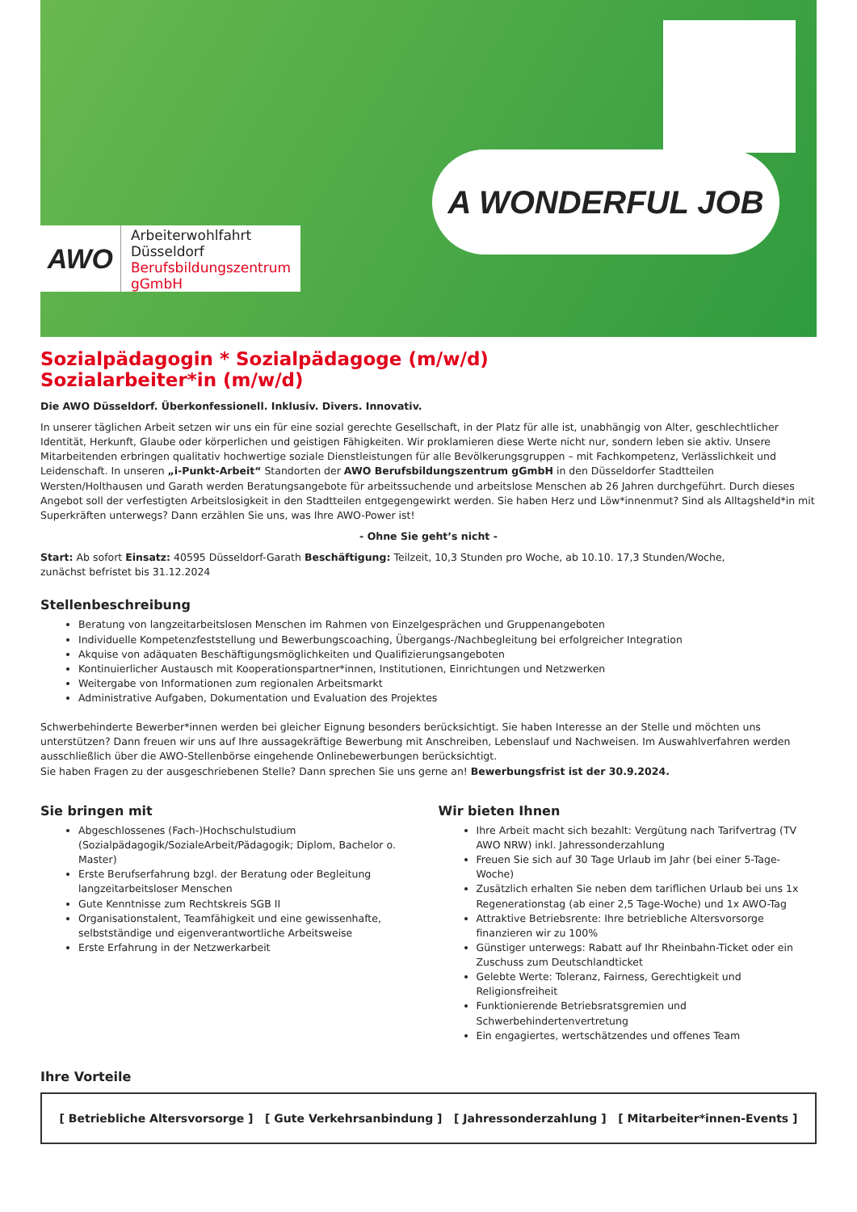AWO
Arbeiterwohlfahrt
Düsseldorf
Berufsbildungszentrum
gGmbH
A WONDERFUL JOB
Sozialpädagogin * Sozialpädagoge (m/w/d)
Sozialarbeiter*in (m/w/d)
Die AWO Düsseldorf. Überkonfessionell. Inklusiv. Divers. Innovativ.
In unserer täglichen Arbeit setzen wir uns ein für eine sozial gerechte Gesellschaft, in der Platz für alle ist, unabhängig von Alter, geschlechtlicher Identität, Herkunft, Glaube oder körperlichen und geistigen Fähigkeiten. Wir proklamieren diese Werte nicht nur, sondern leben sie aktiv. Unsere Mitarbeitenden erbringen qualitativ hochwertige soziale Dienstleistungen für alle Bevölkerungsgruppen – mit Fachkompetenz, Verlässlichkeit und Leidenschaft. In unseren „i-Punkt-Arbeit“ Standorten der AWO Berufsbildungszentrum gGmbH in den Düsseldorfer Stadtteilen Wersten/Holthausen und Garath werden Beratungsangebote für arbeitssuchende und arbeitslose Menschen ab 26 Jahren durchgeführt. Durch dieses Angebot soll der verfestigten Arbeitslosigkeit in den Stadtteilen entgegengewirkt werden. Sie haben Herz und Löw*innenmut? Sind als Alltagsheld*in mit Superkräften unterwegs? Dann erzählen Sie uns, was Ihre AWO-Power ist!
- Ohne Sie geht’s nicht -
Start: Ab sofort Einsatz: 40595 Düsseldorf-Garath Beschäftigung: Teilzeit, 10,3 Stunden pro Woche, ab 10.10. 17,3 Stunden/Woche,
zunächst befristet bis 31.12.2024
Stellenbeschreibung
Beratung von langzeitarbeitslosen Menschen im Rahmen von Einzelgesprächen und Gruppenangeboten
Individuelle Kompetenzfeststellung und Bewerbungscoaching, Übergangs-/Nachbegleitung bei erfolgreicher Integration
Akquise von adäquaten Beschäftigungsmöglichkeiten und Qualifizierungsangeboten
Kontinuierlicher Austausch mit Kooperationspartner*innen, Institutionen, Einrichtungen und Netzwerken
Weitergabe von Informationen zum regionalen Arbeitsmarkt
Administrative Aufgaben, Dokumentation und Evaluation des Projektes
Schwerbehinderte Bewerber*innen werden bei gleicher Eignung besonders berücksichtigt. Sie haben Interesse an der Stelle und möchten uns unterstützen? Dann freuen wir uns auf Ihre aussagekräftige Bewerbung mit Anschreiben, Lebenslauf und Nachweisen. Im Auswahlverfahren werden ausschließlich über die AWO-Stellenbörse eingehende Onlinebewerbungen berücksichtigt.
Sie haben Fragen zu der ausgeschriebenen Stelle? Dann sprechen Sie uns gerne an! Bewerbungsfrist ist der 30.9.2024.
Sie bringen mit
Abgeschlossenes (Fach-)Hochschulstudium (Sozialpädagogik/SozialeArbeit/Pädagogik; Diplom, Bachelor o. Master)
Erste Berufserfahrung bzgl. der Beratung oder Begleitung langzeitarbeitsloser Menschen
Gute Kenntnisse zum Rechtskreis SGB II
Organisationstalent, Teamfähigkeit und eine gewissenhafte, selbstständige und eigenverantwortliche Arbeitsweise
Erste Erfahrung in der Netzwerkarbeit
Wir bieten Ihnen
Ihre Arbeit macht sich bezahlt: Vergütung nach Tarifvertrag (TV AWO NRW) inkl. Jahressonderzahlung
Freuen Sie sich auf 30 Tage Urlaub im Jahr (bei einer 5-Tage-Woche)
Zusätzlich erhalten Sie neben dem tariflichen Urlaub bei uns 1x Regenerationstag (ab einer 2,5 Tage-Woche) und 1x AWO-Tag
Attraktive Betriebsrente: Ihre betriebliche Altersvorsorge finanzieren wir zu 100%
Günstiger unterwegs: Rabatt auf Ihr Rheinbahn-Ticket oder ein Zuschuss zum Deutschlandticket
Gelebte Werte: Toleranz, Fairness, Gerechtigkeit und Religionsfreiheit
Funktionierende Betriebsratsgremien und Schwerbehindertenvertretung
Ein engagiertes, wertschätzendes und offenes Team
Ihre Vorteile
[ Betriebliche Altersvorsorge ] [ Gute Verkehrsanbindung ] [ Jahressonderzahlung ] [ Mitarbeiter*innen-Events ]